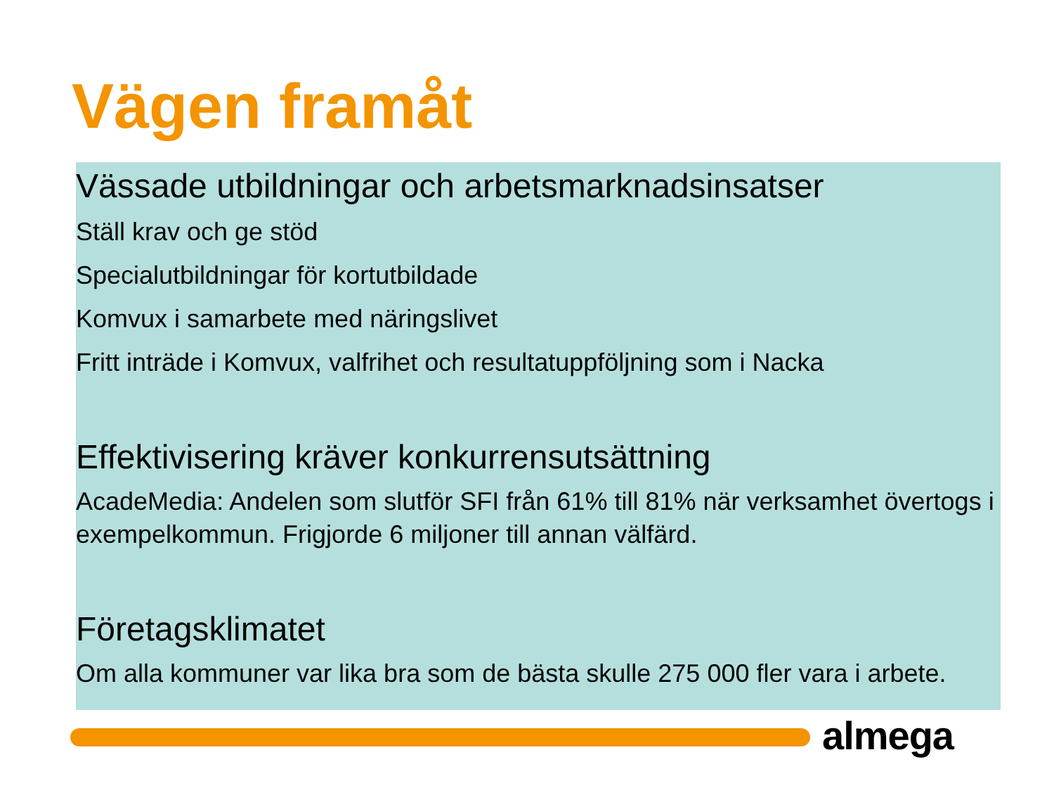Vägen framåt
Vässade utbildningar och arbetsmarknadsinsatser
Ställ krav och ge stöd
Specialutbildningar för kortutbildade
Komvux i samarbete med näringslivet
Fritt inträde i Komvux, valfrihet och resultatuppföljning som i Nacka
Effektivisering kräver konkurrensutsättning
AcadeMedia: Andelen som slutför SFI från 61% till 81% när verksamhet övertogs i exempelkommun. Frigjorde 6 miljoner till annan välfärd.
Företagsklimatet
Om alla kommuner var lika bra som de bästa skulle 275 000 fler vara i arbete.
almega